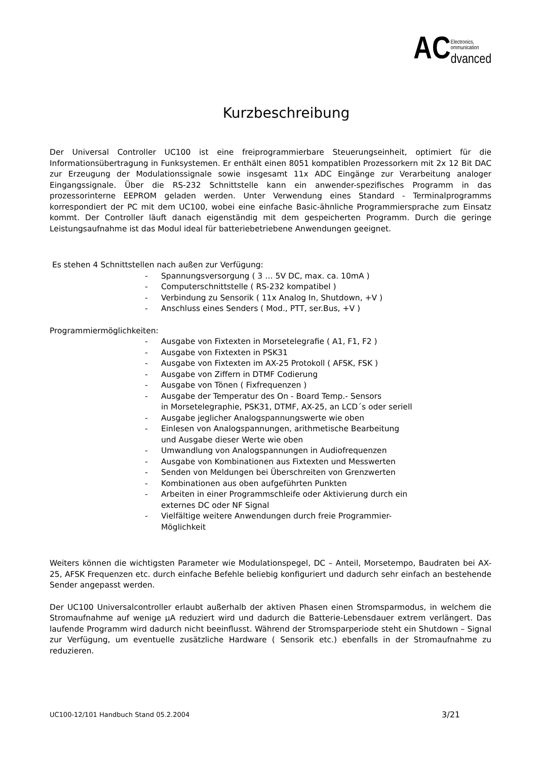AC Electronics,
ommunication
dvanced
Kurzbeschreibung
Der Universal Controller UC100 ist eine freiprogrammierbare Steuerungseinheit, optimiert für die Informationsübertragung in Funksystemen. Er enthält einen 8051 kompatiblen Prozessorkern mit 2x 12 Bit DAC zur Erzeugung der Modulationssignale sowie insgesamt 11x ADC Eingänge zur Verarbeitung analoger Eingangssignale. Über die RS-232 Schnittstelle kann ein anwender-spezifisches Programm in das prozessorinterne EEPROM geladen werden. Unter Verwendung eines Standard - Terminalprogramms korrespondiert der PC mit dem UC100, wobei eine einfache Basic-ähnliche Programmiersprache zum Einsatz kommt. Der Controller läuft danach eigenständig mit dem gespeicherten Programm. Durch die geringe Leistungsaufnahme ist das Modul ideal für batteriebetriebene Anwendungen geeignet.
Es stehen 4 Schnittstellen nach außen zur Verfügung:
- Spannungsversorgung ( 3 … 5V DC, max. ca. 10mA )
- Computerschnittstelle ( RS-232 kompatibel )
- Verbindung zu Sensorik ( 11x Analog In, Shutdown, +V )
- Anschluss eines Senders ( Mod., PTT, ser.Bus, +V )
Programmiermöglichkeiten:
- Ausgabe von Fixtexten in Morsetelegrafie ( A1, F1, F2 )
- Ausgabe von Fixtexten in PSK31
- Ausgabe von Fixtexten im AX-25 Protokoll ( AFSK, FSK )
- Ausgabe von Ziffern in DTMF Codierung
- Ausgabe von Tönen ( Fixfrequenzen )
- Ausgabe der Temperatur des On - Board Temp.- Sensors
in Morsetelegraphie, PSK31, DTMF, AX-25, an LCD´s oder seriell
- Ausgabe jeglicher Analogspannungswerte wie oben
- Einlesen von Analogspannungen, arithmetische Bearbeitung
und Ausgabe dieser Werte wie oben
- Umwandlung von Analogspannungen in Audiofrequenzen
- Ausgabe von Kombinationen aus Fixtexten und Messwerten
- Senden von Meldungen bei Überschreiten von Grenzwerten
- Kombinationen aus oben aufgeführten Punkten
- Arbeiten in einer Programmschleife oder Aktivierung durch ein
externes DC oder NF Signal
- Vielfältige weitere Anwendungen durch freie Programmier-
Möglichkeit
Weiters können die wichtigsten Parameter wie Modulationspegel, DC – Anteil, Morsetempo, Baudraten bei AX-25, AFSK Frequenzen etc. durch einfache Befehle beliebig konfiguriert und dadurch sehr einfach an bestehende Sender angepasst werden.
Der UC100 Universalcontroller erlaubt außerhalb der aktiven Phasen einen Stromsparmodus, in welchem die Stromaufnahme auf wenige µA reduziert wird und dadurch die Batterie-Lebensdauer extrem verlängert. Das laufende Programm wird dadurch nicht beeinflusst. Während der Stromsparperiode steht ein Shutdown – Signal zur Verfügung, um eventuelle zusätzliche Hardware ( Sensorik etc.) ebenfalls in der Stromaufnahme zu reduzieren.
UC100-12/101 Handbuch Stand 05.2.2004 3/21